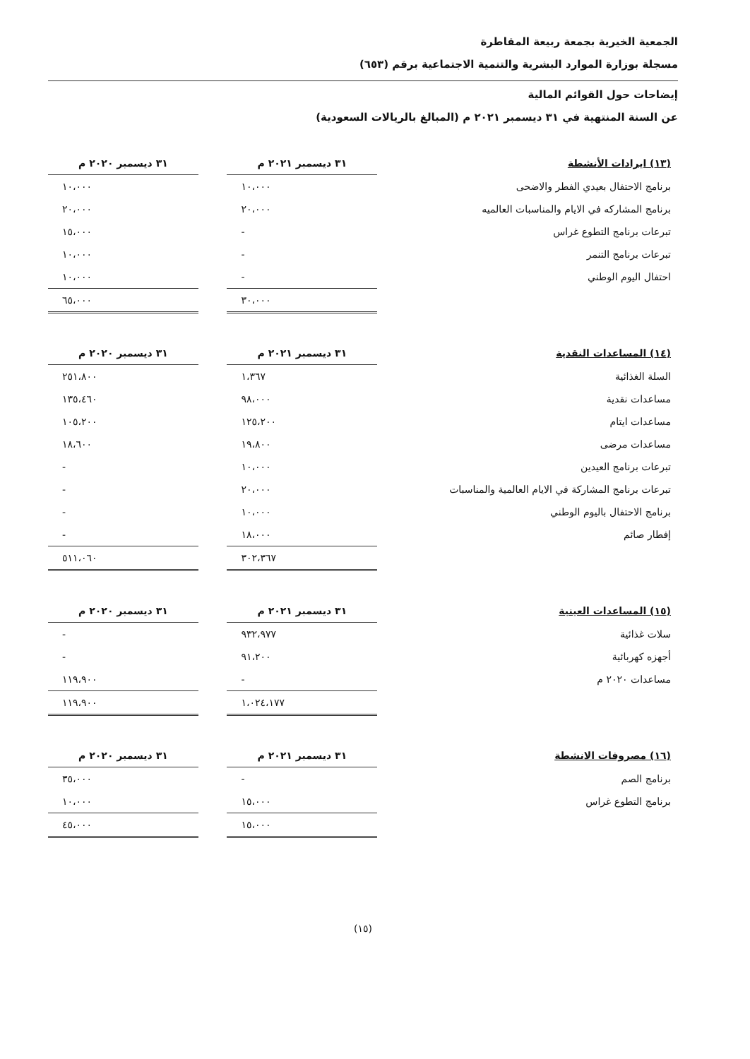الجمعية الخيرية بجمعة ربيعة المقاطرة
مسجلة بوزارة الموارد البشرية والتنمية الاجتماعية برقم (٦٥٣)
إيضاحات حول القوائم المالية
عن السنة المنتهية في ٣١ ديسمبر ٢٠٢١ م (المبالغ بالريالات السعودية)
| (١٣) ايرادات الأنشطة | ٣١ ديسمبر ٢٠٢١ م | | ٣١ ديسمبر ٢٠٢٠ م |
| --- | --- | --- | --- |
| برنامج الاحتفال بعيدي الفطر والاضحى | ١٠،٠٠٠ | | ١٠،٠٠٠ |
| برنامج المشاركه في الايام والمناسبات العالميه | ٢٠،٠٠٠ | | ٢٠،٠٠٠ |
| تبرعات برنامج التطوع غراس | - | | ١٥،٠٠٠ |
| تبرعات برنامج التنمر | - | | ١٠،٠٠٠ |
| احتفال اليوم الوطني | - | | ١٠،٠٠٠ |
| | ٣٠،٠٠٠ | | ٦٥،٠٠٠ |
| (١٤) المساعدات النقدية | ٣١ ديسمبر ٢٠٢١ م | | ٣١ ديسمبر ٢٠٢٠ م |
| --- | --- | --- | --- |
| السلة الغذائية | ١،٣٦٧ | | ٢٥١،٨٠٠ |
| مساعدات نقدية | ٩٨،٠٠٠ | | ١٣٥،٤٦٠ |
| مساعدات ايتام | ١٢٥،٢٠٠ | | ١٠٥،٢٠٠ |
| مساعدات مرضى | ١٩،٨٠٠ | | ١٨،٦٠٠ |
| تبرعات برنامج العيدين | ١٠،٠٠٠ | | - |
| تبرعات برنامج المشاركة في الايام العالمية والمناسبات | ٢٠،٠٠٠ | | - |
| برنامج الاحتفال باليوم الوطني | ١٠،٠٠٠ | | - |
| إفطار صائم | ١٨،٠٠٠ | | - |
| | ٣٠٢،٣٦٧ | | ٥١١،٠٦٠ |
| (١٥) المساعدات العينية | ٣١ ديسمبر ٢٠٢١ م | | ٣١ ديسمبر ٢٠٢٠ م |
| --- | --- | --- | --- |
| سلات غذائية | ٩٣٢،٩٧٧ | | - |
| أجهزه كهربائية | ٩١،٢٠٠ | | - |
| مساعدات ٢٠٢٠ م | - | | ١١٩،٩٠٠ |
| | ١،٠٢٤،١٧٧ | | ١١٩،٩٠٠ |
| (١٦) مصروفات الانشطة | ٣١ ديسمبر ٢٠٢١ م | | ٣١ ديسمبر ٢٠٢٠ م |
| --- | --- | --- | --- |
| برنامج الصم | - | | ٣٥،٠٠٠ |
| برنامج التطوع غراس | ١٥،٠٠٠ | | ١٠،٠٠٠ |
| | ١٥،٠٠٠ | | ٤٥،٠٠٠ |
(١٥)